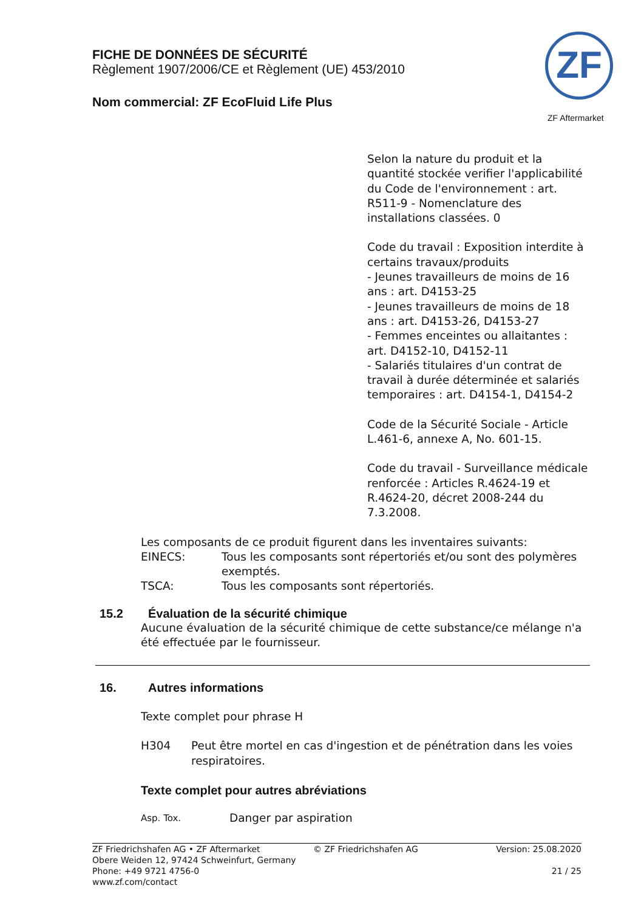FICHE DE DONNÉES DE SÉCURITÉ
Règlement 1907/2006/CE et Règlement (UE) 453/2010
Nom commercial: ZF EcoFluid Life Plus
ZF
ZF Aftermarket
Selon la nature du produit et la quantité stockée verifier l'applicabilité du Code de l'environnement : art. R511-9 - Nomenclature des installations classées. 0
Code du travail : Exposition interdite à certains travaux/produits
- Jeunes travailleurs de moins de 16 ans : art. D4153-25
- Jeunes travailleurs de moins de 18 ans : art. D4153-26, D4153-27
- Femmes enceintes ou allaitantes : art. D4152-10, D4152-11
- Salariés titulaires d'un contrat de travail à durée déterminée et salariés temporaires : art. D4154-1, D4154-2
Code de la Sécurité Sociale - Article L.461-6, annexe A, No. 601-15.
Code du travail - Surveillance médicale renforcée : Articles R.4624-19 et R.4624-20, décret 2008-244 du 7.3.2008.
Les composants de ce produit figurent dans les inventaires suivants:
EINECS: Tous les composants sont répertoriés et/ou sont des polymères exemptés.
TSCA: Tous les composants sont répertoriés.
15.2 Évaluation de la sécurité chimique
Aucune évaluation de la sécurité chimique de cette substance/ce mélange n'a été effectuée par le fournisseur.
16. Autres informations
Texte complet pour phrase H
H304 Peut être mortel en cas d'ingestion et de pénétration dans les voies respiratoires.
Texte complet pour autres abréviations
Asp. Tox. Danger par aspiration
ZF Friedrichshafen AG • ZF Aftermarket
Obere Weiden 12, 97424 Schweinfurt, Germany
Phone: +49 9721 4756-0
www.zf.com/contact
© ZF Friedrichshafen AG Version: 25.08.2020
21 / 25